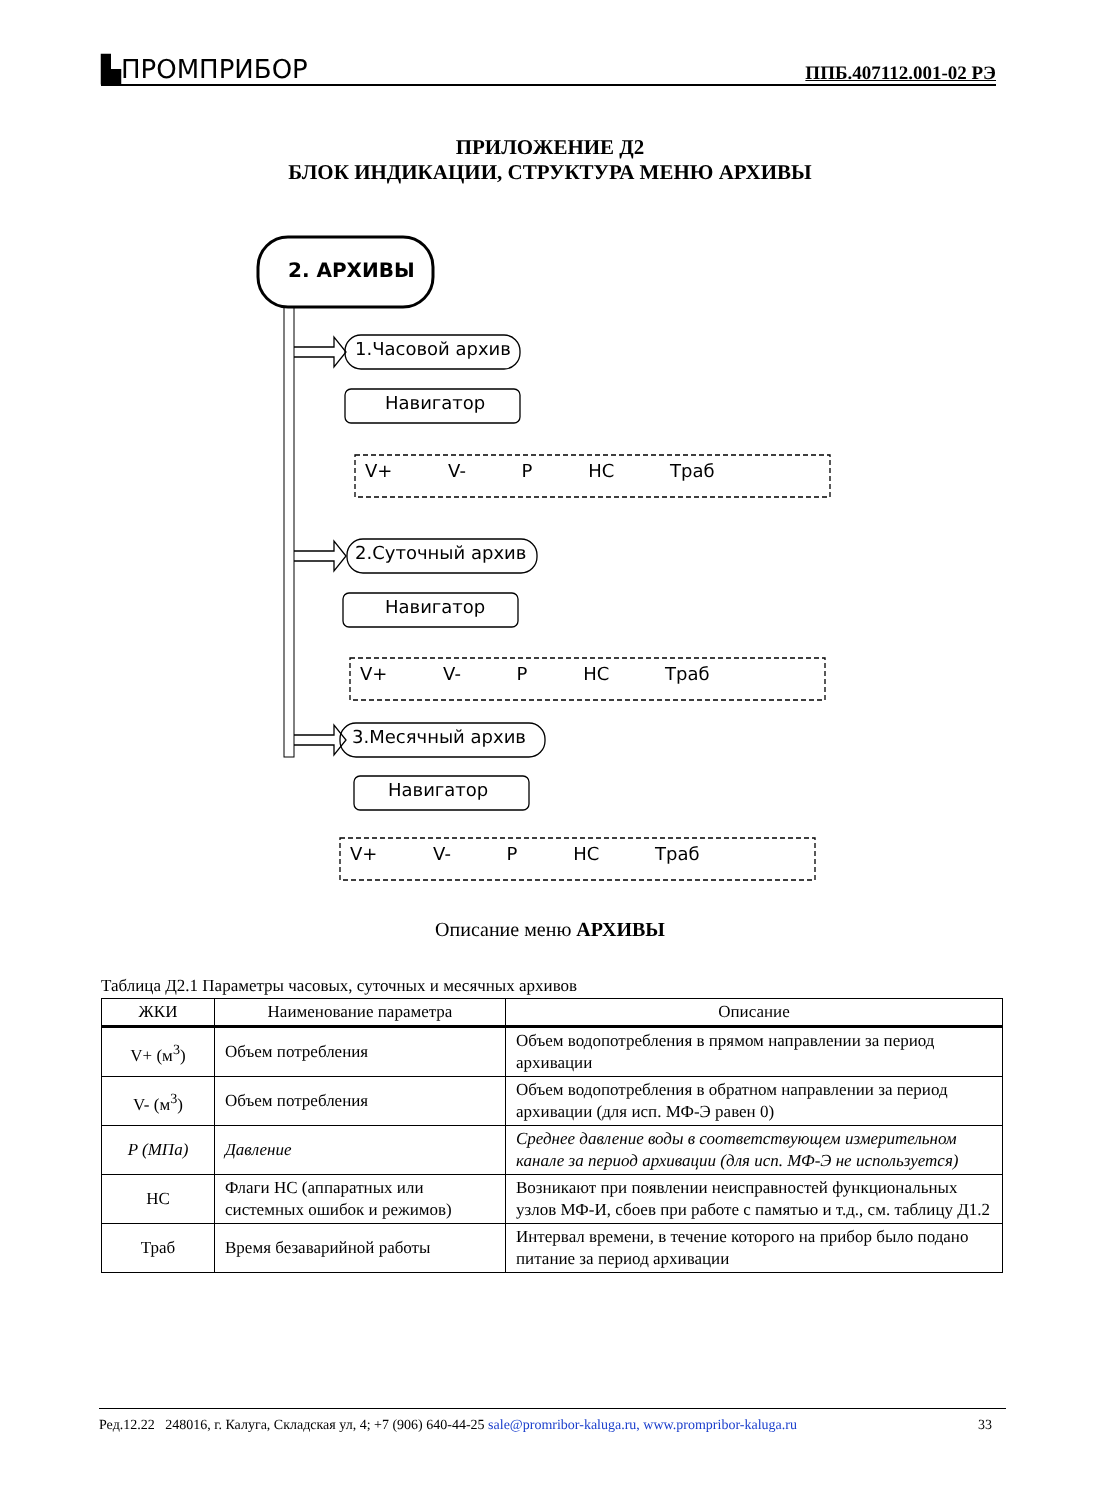▙ПРОМПРИБОР ППБ.407112.001-02 РЭ
ПРИЛОЖЕНИЕ Д2
БЛОК ИНДИКАЦИИ, СТРУКТУРА МЕНЮ АРХИВЫ
2. АРХИВЫ
1.Часовой архив
Навигатор
V+ V- P НС Траб
2.Суточный архив
Навигатор
V+ V- P НС Траб
3.Месячный архив
Навигатор
V+ V- P НС Траб
Описание меню АРХИВЫ
Таблица Д2.1 Параметры часовых, суточных и месячных архивов
| ЖКИ | Наименование параметра | Описание |
| --- | --- | --- |
| V+ (м<sup>3</sup>) | Объем потребления | Объем водопотребления в прямом направлении за период архивации |
| V- (м<sup>3</sup>) | Объем потребления | Объем водопотребления в обратном направлении за период архивации (для исп. МФ-Э равен 0) |
| P (МПа) | Давление | Среднее давление воды в соответствующем измерительном канале за период архивации (для исп. МФ-Э не используется) |
| НС | Флаги НС (аппаратных или системных ошибок и режимов) | Возникают при появлении неисправностей функциональных узлов МФ-И, сбоев при работе с памятью и т.д., см. таблицу Д1.2 |
| Траб | Время безаварийной работы | Интервал времени, в течение которого на прибор было подано питание за период архивации |
Ред.12.22 248016, г. Калуга, Складская ул, 4; +7 (906) 640-44-25 sale@promribor-kaluga.ru, www.prompribor-kaluga.ru 33